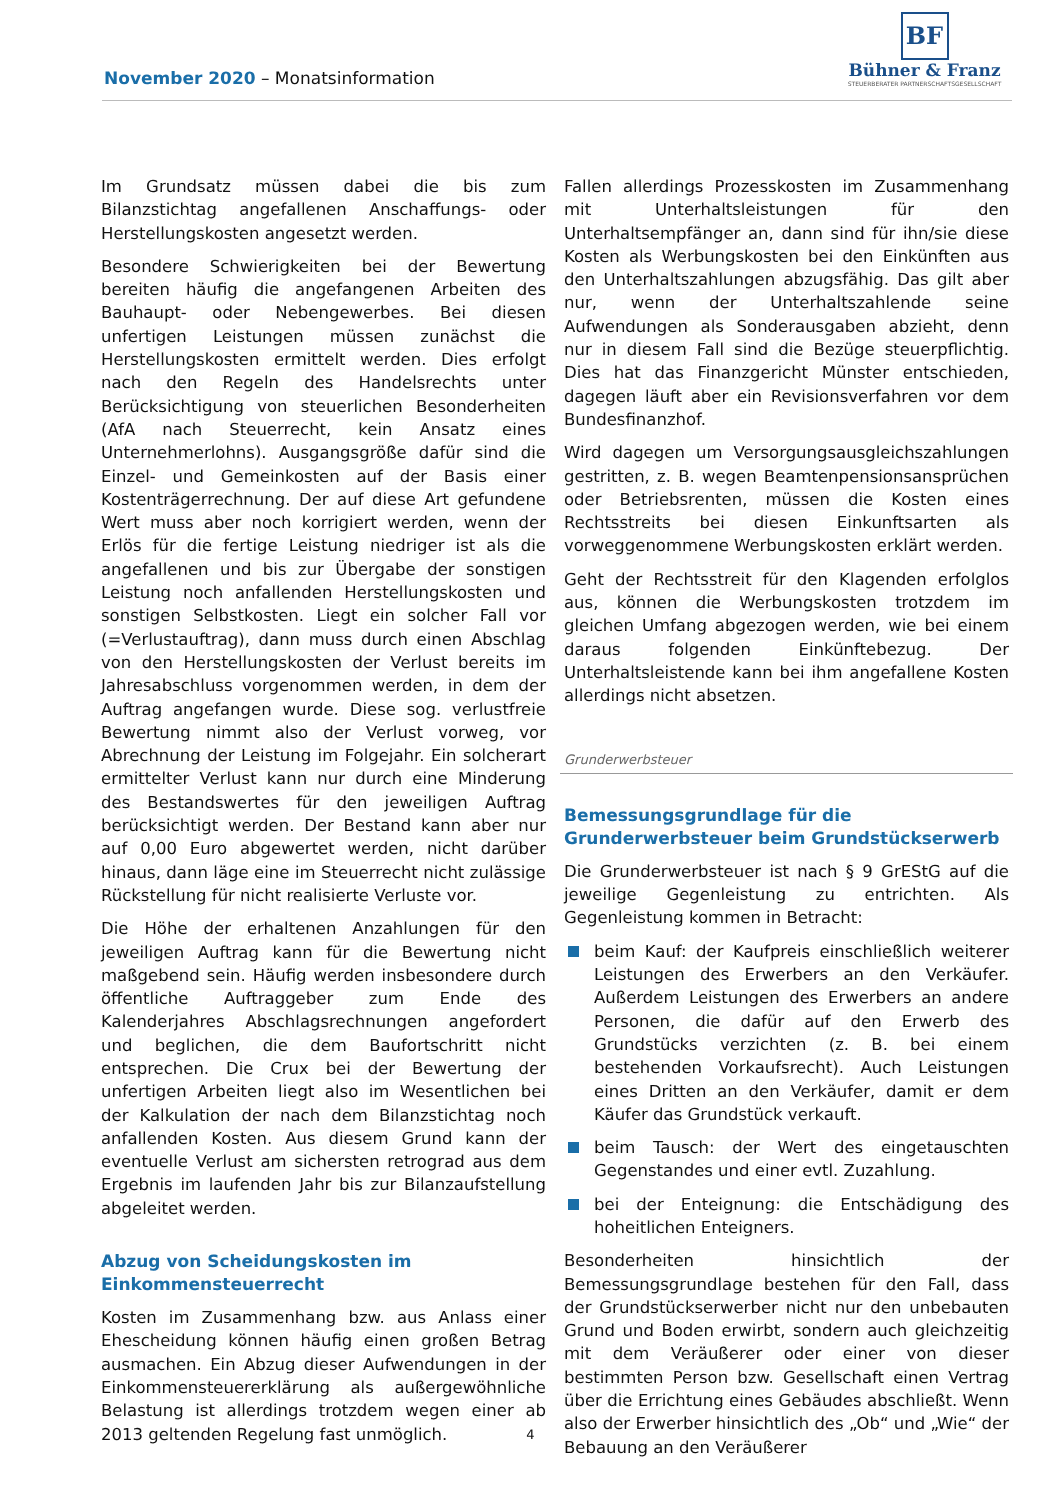November 2020 – Monatsinformation
BF
Bühner & Franz
STEUERBERATER PARTNERSCHAFTSGESELLSCHAFT
Im Grundsatz müssen dabei die bis zum Bilanzstichtag angefallenen Anschaffungs- oder Herstellungskosten angesetzt werden.
Besondere Schwierigkeiten bei der Bewertung bereiten häufig die angefangenen Arbeiten des Bauhaupt- oder Nebengewerbes. Bei diesen unfertigen Leistungen müssen zunächst die Herstellungskosten ermittelt werden. Dies erfolgt nach den Regeln des Handelsrechts unter Berücksichtigung von steuerlichen Besonderheiten (AfA nach Steuerrecht, kein Ansatz eines Unternehmerlohns). Ausgangsgröße dafür sind die Einzel- und Gemeinkosten auf der Basis einer Kostenträgerrechnung. Der auf diese Art gefundene Wert muss aber noch korrigiert werden, wenn der Erlös für die fertige Leistung niedriger ist als die angefallenen und bis zur Übergabe der sonstigen Leistung noch anfallenden Herstellungskosten und sonstigen Selbstkosten. Liegt ein solcher Fall vor (=Verlustauftrag), dann muss durch einen Abschlag von den Herstellungskosten der Verlust bereits im Jahresabschluss vorgenommen werden, in dem der Auftrag angefangen wurde. Diese sog. verlustfreie Bewertung nimmt also der Verlust vorweg, vor Abrechnung der Leistung im Folgejahr. Ein solcherart ermittelter Verlust kann nur durch eine Minderung des Bestandswertes für den jeweiligen Auftrag berücksichtigt werden. Der Bestand kann aber nur auf 0,00 Euro abgewertet werden, nicht darüber hinaus, dann läge eine im Steuerrecht nicht zulässige Rückstellung für nicht realisierte Verluste vor.
Die Höhe der erhaltenen Anzahlungen für den jeweiligen Auftrag kann für die Bewertung nicht maßgebend sein. Häufig werden insbesondere durch öffentliche Auftraggeber zum Ende des Kalenderjahres Abschlagsrechnungen angefordert und beglichen, die dem Baufortschritt nicht entsprechen. Die Crux bei der Bewertung der unfertigen Arbeiten liegt also im Wesentlichen bei der Kalkulation der nach dem Bilanzstichtag noch anfallenden Kosten. Aus diesem Grund kann der eventuelle Verlust am sichersten retrograd aus dem Ergebnis im laufenden Jahr bis zur Bilanzaufstellung abgeleitet werden.
Abzug von Scheidungskosten im Einkommensteuerrecht
Kosten im Zusammenhang bzw. aus Anlass einer Ehescheidung können häufig einen großen Betrag ausmachen. Ein Abzug dieser Aufwendungen in der Einkommensteuererklärung als außergewöhnliche Belastung ist allerdings trotzdem wegen einer ab 2013 geltenden Regelung fast unmöglich.
Fallen allerdings Prozesskosten im Zusammenhang mit Unterhaltsleistungen für den Unterhaltsempfänger an, dann sind für ihn/sie diese Kosten als Werbungskosten bei den Einkünften aus den Unterhaltszahlungen abzugsfähig. Das gilt aber nur, wenn der Unterhaltszahlende seine Aufwendungen als Sonderausgaben abzieht, denn nur in diesem Fall sind die Bezüge steuerpflichtig. Dies hat das Finanzgericht Münster entschieden, dagegen läuft aber ein Revisionsverfahren vor dem Bundesfinanzhof.
Wird dagegen um Versorgungsausgleichszahlungen gestritten, z. B. wegen Beamtenpensionsansprüchen oder Betriebsrenten, müssen die Kosten eines Rechtsstreits bei diesen Einkunftsarten als vorweggenommene Werbungskosten erklärt werden.
Geht der Rechtsstreit für den Klagenden erfolglos aus, können die Werbungskosten trotzdem im gleichen Umfang abgezogen werden, wie bei einem daraus folgenden Einkünftebezug. Der Unterhaltsleistende kann bei ihm angefallene Kosten allerdings nicht absetzen.
Grunderwerbsteuer
Bemessungsgrundlage für die Grunderwerbsteuer beim Grundstückserwerb
Die Grunderwerbsteuer ist nach § 9 GrEStG auf die jeweilige Gegenleistung zu entrichten. Als Gegenleistung kommen in Betracht:
beim Kauf: der Kaufpreis einschließlich weiterer Leistungen des Erwerbers an den Verkäufer. Außerdem Leistungen des Erwerbers an andere Personen, die dafür auf den Erwerb des Grundstücks verzichten (z. B. bei einem bestehenden Vorkaufsrecht). Auch Leistungen eines Dritten an den Verkäufer, damit er dem Käufer das Grundstück verkauft.
beim Tausch: der Wert des eingetauschten Gegenstandes und einer evtl. Zuzahlung.
bei der Enteignung: die Entschädigung des hoheitlichen Enteigners.
Besonderheiten hinsichtlich der Bemessungsgrundlage bestehen für den Fall, dass der Grundstückserwerber nicht nur den unbebauten Grund und Boden erwirbt, sondern auch gleichzeitig mit dem Veräußerer oder einer von dieser bestimmten Person bzw. Gesellschaft einen Vertrag über die Errichtung eines Gebäudes abschließt. Wenn also der Erwerber hinsichtlich des „Ob“ und „Wie“ der Bebauung an den Veräußerer
4